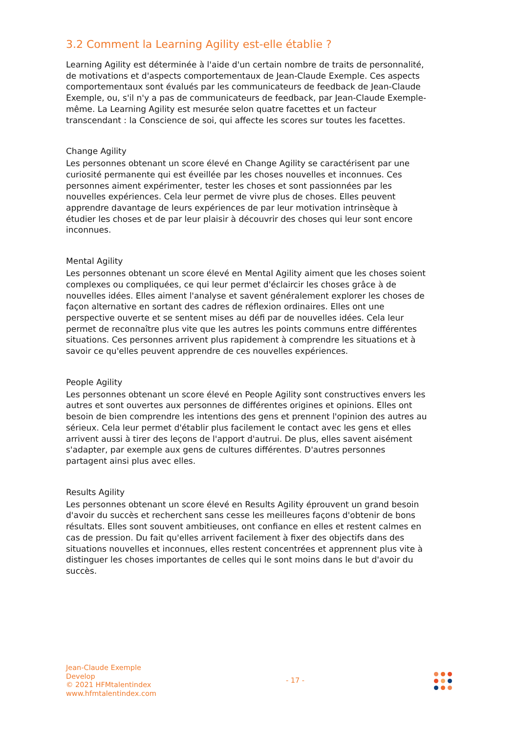3.2 Comment la Learning Agility est-elle établie ?
Learning Agility est déterminée à l'aide d'un certain nombre de traits de personnalité, de motivations et d'aspects comportementaux de Jean-Claude Exemple. Ces aspects comportementaux sont évalués par les communicateurs de feedback de Jean-Claude Exemple, ou, s'il n'y a pas de communicateurs de feedback, par Jean-Claude Exemple-même. La Learning Agility est mesurée selon quatre facettes et un facteur transcendant : la Conscience de soi, qui affecte les scores sur toutes les facettes.
Change Agility
Les personnes obtenant un score élevé en Change Agility se caractérisent par une curiosité permanente qui est éveillée par les choses nouvelles et inconnues. Ces personnes aiment expérimenter, tester les choses et sont passionnées par les nouvelles expériences. Cela leur permet de vivre plus de choses. Elles peuvent apprendre davantage de leurs expériences de par leur motivation intrinsèque à étudier les choses et de par leur plaisir à découvrir des choses qui leur sont encore inconnues.
Mental Agility
Les personnes obtenant un score élevé en Mental Agility aiment que les choses soient complexes ou compliquées, ce qui leur permet d'éclaircir les choses grâce à de nouvelles idées. Elles aiment l'analyse et savent généralement explorer les choses de façon alternative en sortant des cadres de réflexion ordinaires. Elles ont une perspective ouverte et se sentent mises au défi par de nouvelles idées. Cela leur permet de reconnaître plus vite que les autres les points communs entre différentes situations. Ces personnes arrivent plus rapidement à comprendre les situations et à savoir ce qu'elles peuvent apprendre de ces nouvelles expériences.
People Agility
Les personnes obtenant un score élevé en People Agility sont constructives envers les autres et sont ouvertes aux personnes de différentes origines et opinions. Elles ont besoin de bien comprendre les intentions des gens et prennent l'opinion des autres au sérieux. Cela leur permet d'établir plus facilement le contact avec les gens et elles arrivent aussi à tirer des leçons de l'apport d'autrui. De plus, elles savent aisément s'adapter, par exemple aux gens de cultures différentes. D'autres personnes partagent ainsi plus avec elles.
Results Agility
Les personnes obtenant un score élevé en Results Agility éprouvent un grand besoin d'avoir du succès et recherchent sans cesse les meilleures façons d'obtenir de bons résultats. Elles sont souvent ambitieuses, ont confiance en elles et restent calmes en cas de pression. Du fait qu'elles arrivent facilement à fixer des objectifs dans des situations nouvelles et inconnues, elles restent concentrées et apprennent plus vite à distinguer les choses importantes de celles qui le sont moins dans le but d'avoir du succès.
Jean-Claude Exemple
Develop
© 2021 HFMtalentindex
www.hfmtalentindex.com
- 17 -